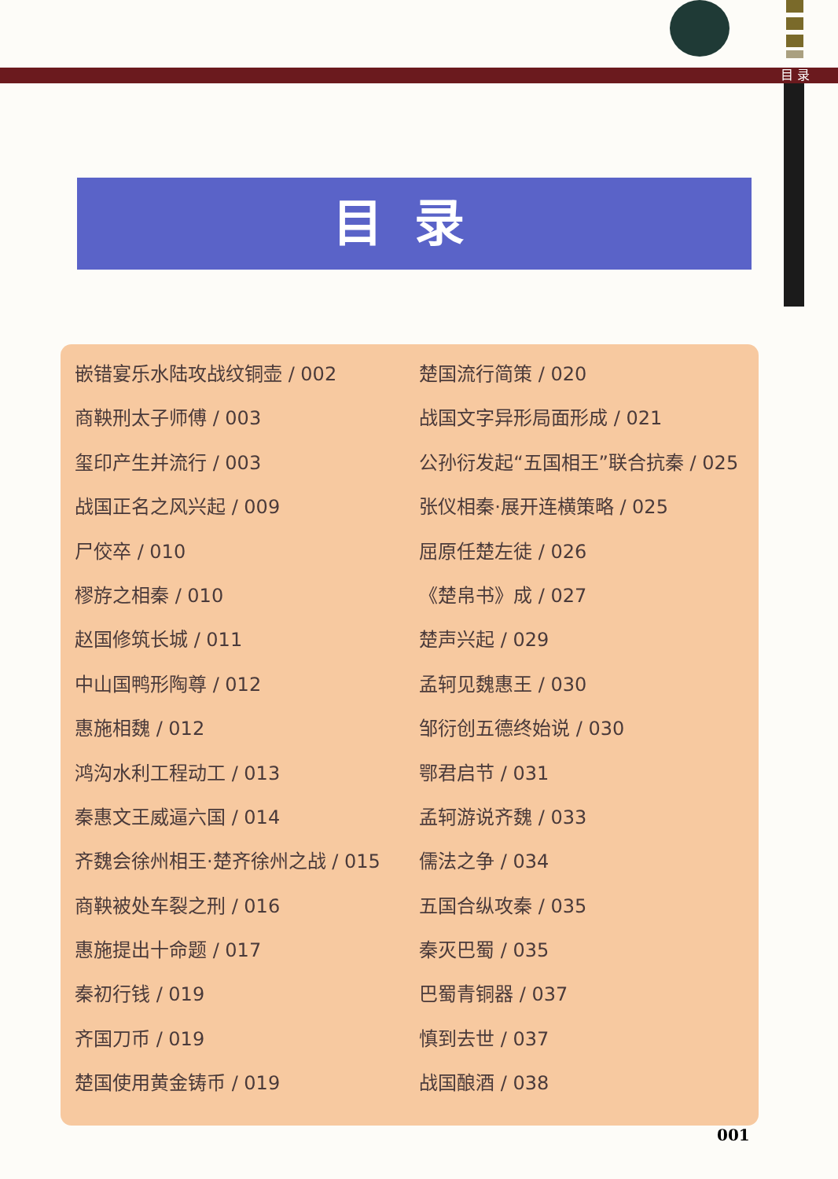目 录
目录
嵌错宴乐水陆攻战纹铜壶 / 002
商鞅刑太子师傅 / 003
玺印产生并流行 / 003
战国正名之风兴起 / 009
尸佼卒 / 010
樛斿之相秦 / 010
赵国修筑长城 / 011
中山国鸭形陶尊 / 012
惠施相魏 / 012
鸿沟水利工程动工 / 013
秦惠文王威逼六国 / 014
齐魏会徐州相王·楚齐徐州之战 / 015
商鞅被处车裂之刑 / 016
惠施提出十命题 / 017
秦初行钱 / 019
齐国刀币 / 019
楚国使用黄金铸币 / 019
楚国流行简策 / 020
战国文字异形局面形成 / 021
公孙衍发起“五国相王”联合抗秦 / 025
张仪相秦·展开连横策略 / 025
屈原任楚左徒 / 026
《楚帛书》成 / 027
楚声兴起 / 029
孟轲见魏惠王 / 030
邹衍创五德终始说 / 030
鄂君启节 / 031
孟轲游说齐魏 / 033
儒法之争 / 034
五国合纵攻秦 / 035
秦灭巴蜀 / 035
巴蜀青铜器 / 037
慎到去世 / 037
战国酿酒 / 038
001